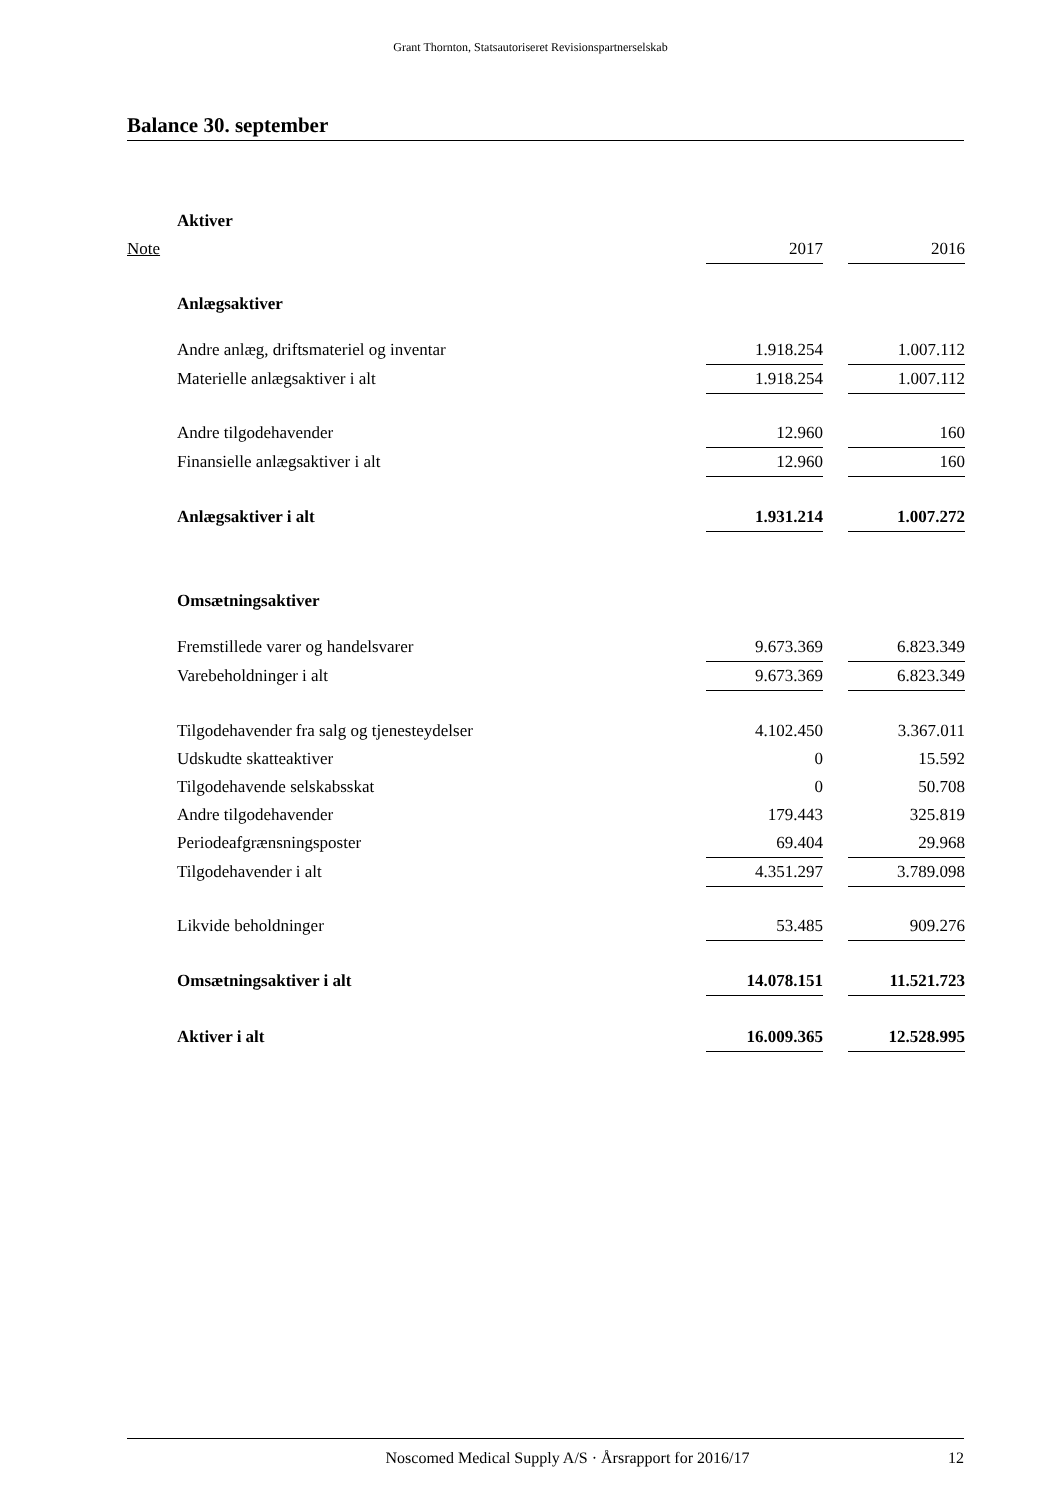Grant Thornton, Statsautoriseret Revisionspartnerselskab
Balance 30. september
| | Aktiver | | | |
| Note | | 2017 | | 2016 |
| | Anlægsaktiver | | | |
| | Andre anlæg, driftsmateriel og inventar | 1.918.254 | | 1.007.112 |
| | Materielle anlægsaktiver i alt | 1.918.254 | | 1.007.112 |
| | Andre tilgodehavender | 12.960 | | 160 |
| | Finansielle anlægsaktiver i alt | 12.960 | | 160 |
| | Anlægsaktiver i alt | 1.931.214 | | 1.007.272 |
| | Omsætningsaktiver | | | |
| | Fremstillede varer og handelsvarer | 9.673.369 | | 6.823.349 |
| | Varebeholdninger i alt | 9.673.369 | | 6.823.349 |
| | Tilgodehavender fra salg og tjenesteydelser | 4.102.450 | | 3.367.011 |
| | Udskudte skatteaktiver | 0 | | 15.592 |
| | Tilgodehavende selskabsskat | 0 | | 50.708 |
| | Andre tilgodehavender | 179.443 | | 325.819 |
| | Periodeafgrænsningsposter | 69.404 | | 29.968 |
| | Tilgodehavender i alt | 4.351.297 | | 3.789.098 |
| | Likvide beholdninger | 53.485 | | 909.276 |
| | Omsætningsaktiver i alt | 14.078.151 | | 11.521.723 |
| | Aktiver i alt | 16.009.365 | | 12.528.995 |
Noscomed Medical Supply A/S · Årsrapport for 2016/17 12